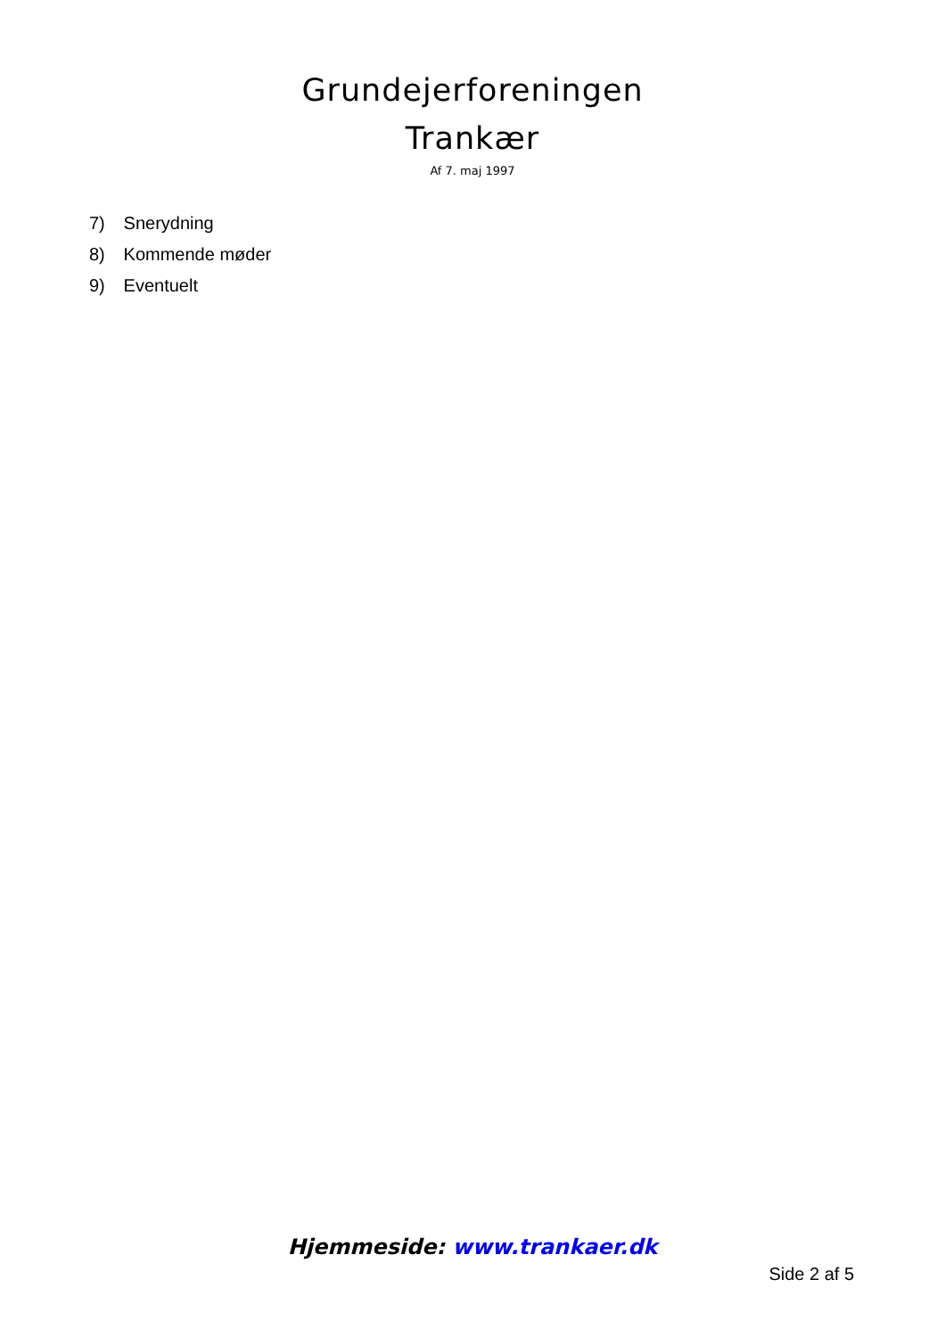Grundejerforeningen
Trankær
Af 7. maj 1997
7) Snerydning
8) Kommende møder
9) Eventuelt
Hjemmeside: www.trankaer.dk
Side 2 af 5